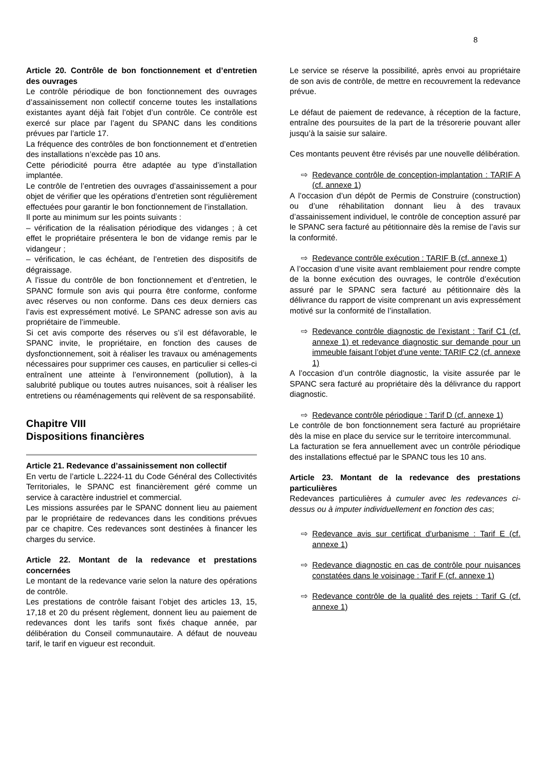8
Article 20. Contrôle de bon fonctionnement et d’entretien des ouvrages
Le contrôle périodique de bon fonctionnement des ouvrages d’assainissement non collectif concerne toutes les installations existantes ayant déjà fait l’objet d’un contrôle. Ce contrôle est exercé sur place par l’agent du SPANC dans les conditions prévues par l’article 17.
La fréquence des contrôles de bon fonctionnement et d’entretien des installations n’excède pas 10 ans.
Cette périodicité pourra être adaptée au type d’installation implantée.
Le contrôle de l’entretien des ouvrages d’assainissement a pour objet de vérifier que les opérations d’entretien sont régulièrement effectuées pour garantir le bon fonctionnement de l’installation.
Il porte au minimum sur les points suivants :
– vérification de la réalisation périodique des vidanges ; à cet effet le propriétaire présentera le bon de vidange remis par le vidangeur ;
– vérification, le cas échéant, de l’entretien des dispositifs de dégraissage.
A l’issue du contrôle de bon fonctionnement et d’entretien, le SPANC formule son avis qui pourra être conforme, conforme avec réserves ou non conforme. Dans ces deux derniers cas l’avis est expressément motivé. Le SPANC adresse son avis au propriétaire de l’immeuble.
Si cet avis comporte des réserves ou s’il est défavorable, le SPANC invite, le propriétaire, en fonction des causes de dysfonctionnement, soit à réaliser les travaux ou aménagements nécessaires pour supprimer ces causes, en particulier si celles-ci entraînent une atteinte à l’environnement (pollution), à la salubrité publique ou toutes autres nuisances, soit à réaliser les entretiens ou réaménagements qui relèvent de sa responsabilité.
Chapitre VIII
Dispositions financières
Article 21. Redevance d’assainissement non collectif
En vertu de l’article L.2224-11 du Code Général des Collectivités Territoriales, le SPANC est financièrement géré comme un service à caractère industriel et commercial.
Les missions assurées par le SPANC donnent lieu au paiement par le propriétaire de redevances dans les conditions prévues par ce chapitre. Ces redevances sont destinées à financer les charges du service.
Article 22. Montant de la redevance et prestations concernées
Le montant de la redevance varie selon la nature des opérations de contrôle.
Les prestations de contrôle faisant l’objet des articles 13, 15, 17,18 et 20 du présent règlement, donnent lieu au paiement de redevances dont les tarifs sont fixés chaque année, par délibération du Conseil communautaire. A défaut de nouveau tarif, le tarif en vigueur est reconduit.
Le service se réserve la possibilité, après envoi au propriétaire de son avis de contrôle, de mettre en recouvrement la redevance prévue.
Le défaut de paiement de redevance, à réception de la facture, entraîne des poursuites de la part de la trésorerie pouvant aller jusqu’à la saisie sur salaire.
Ces montants peuvent être révisés par une nouvelle délibération.
⇨ Redevance contrôle de conception-implantation : TARIF A (cf. annexe 1)
A l’occasion d’un dépôt de Permis de Construire (construction) ou d’une réhabilitation donnant lieu à des travaux d’assainissement individuel, le contrôle de conception assuré par le SPANC sera facturé au pétitionnaire dès la remise de l’avis sur la conformité.
⇨ Redevance contrôle exécution : TARIF B (cf. annexe 1)
A l’occasion d’une visite avant remblaiement pour rendre compte de la bonne exécution des ouvrages, le contrôle d’exécution assuré par le SPANC sera facturé au pétitionnaire dès la délivrance du rapport de visite comprenant un avis expressément motivé sur la conformité de l’installation.
⇨ Redevance contrôle diagnostic de l’existant : Tarif C1 (cf. annexe 1) et redevance diagnostic sur demande pour un immeuble faisant l’objet d’une vente: TARIF C2 (cf. annexe 1)
A l’occasion d’un contrôle diagnostic, la visite assurée par le SPANC sera facturé au propriétaire dès la délivrance du rapport diagnostic.
⇨ Redevance contrôle périodique : Tarif D (cf. annexe 1)
Le contrôle de bon fonctionnement sera facturé au propriétaire dès la mise en place du service sur le territoire intercommunal.
La facturation se fera annuellement avec un contrôle périodique des installations effectué par le SPANC tous les 10 ans.
Article 23. Montant de la redevance des prestations particulières
Redevances particulières à cumuler avec les redevances ci-dessus ou à imputer individuellement en fonction des cas;
⇨ Redevance avis sur certificat d’urbanisme : Tarif E (cf. annexe 1)
⇨ Redevance diagnostic en cas de contrôle pour nuisances constatées dans le voisinage : Tarif F (cf. annexe 1)
⇨ Redevance contrôle de la qualité des rejets : Tarif G (cf. annexe 1)